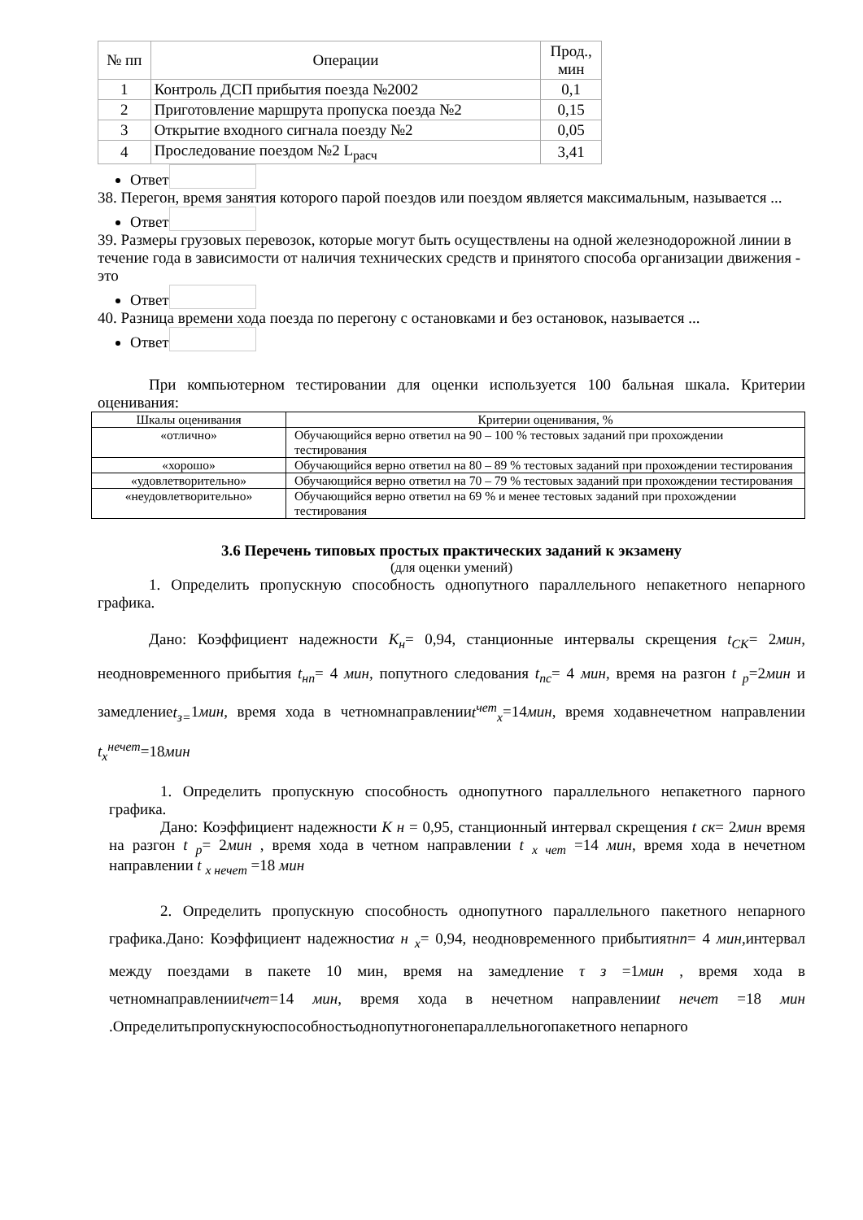| № пп | Операции | Прод., мин |
| --- | --- | --- |
| 1 | Контроль ДСП прибытия поезда №2002 | 0,1 |
| 2 | Приготовление маршрута пропуска поезда №2 | 0,15 |
| 3 | Открытие входного сигнала поезду №2 | 0,05 |
| 4 | Проследование поездом №2 L<sub>расч</sub> | 3,41 |
Ответ
38. Перегон, время занятия которого парой поездов или поездом является максимальным, называется ...
Ответ
39. Размеры грузовых перевозок, которые могут быть осуществлены на одной железнодорожной линии в течение года в зависимости от наличия технических средств и принятого способа организации движения - это
Ответ
40. Разница времени хода поезда по перегону с остановками и без остановок, называется ...
Ответ
При компьютерном тестировании для оценки используется 100 бальная шкала. Критерии оценивания:
| Шкалы оценивания | Критерии оценивания, % |
| «отлично» | Обучающийся верно ответил на 90 – 100 % тестовых заданий при прохождении тестирования |
| «хорошо» | Обучающийся верно ответил на 80 – 89 % тестовых заданий при прохождении тестирования |
| «удовлетворительно» | Обучающийся верно ответил на 70 – 79 % тестовых заданий при прохождении тестирования |
| «неудовлетворительно» | Обучающийся верно ответил на 69 % и менее тестовых заданий при прохождении тестирования |
3.6 Перечень типовых простых практических заданий к экзамену
(для оценки умений)
1. Определить пропускную способность однопутного параллельного непакетного непарного графика.
Дано: Коэффициент надежности К<sub>н</sub>= 0,94, станционные интервалы скрещения t<sub>СК</sub>= 2мин, неодновременного прибытия t<sub>нп</sub>= 4 мин, попутного следования t<sub>пс</sub>= 4 мин, время на разгон t <sub>р</sub>=2мин и замедлениеt<sub>з=</sub>1мин, время хода в четномнаправленииt<sup>чет</sup><sub>х</sub>=14мин, время ходавнечетном направлении t<sub>х</sub><sup>нечет</sup>=18мин
1. Определить пропускную способность однопутного параллельного непакетного парного графика.
Дано: Коэффициент надежности К н = 0,95, станционный интервал скрещения t ск= 2мин время на разгон t <sub>р</sub>= 2мин , время хода в четном направлении t <sub>х чет</sub> =14 мин, время хода в нечетном направлении t <sub>х нечет</sub> =18 мин
2. Определить пропускную способность однопутного параллельного пакетного непарного графика.Дано: Коэффициент надежностиα н <sub>х</sub>= 0,94, неодновременного прибытияτнп= 4 мин,интервал между поездами в пакете 10 мин, время на замедление τ з =1мин , время хода в четномнаправленииtчет=14 мин, время хода в нечетном направленииt нечет =18 мин .Определитьпропускнуюспособностьоднопутногонепараллельногопакетного непарного